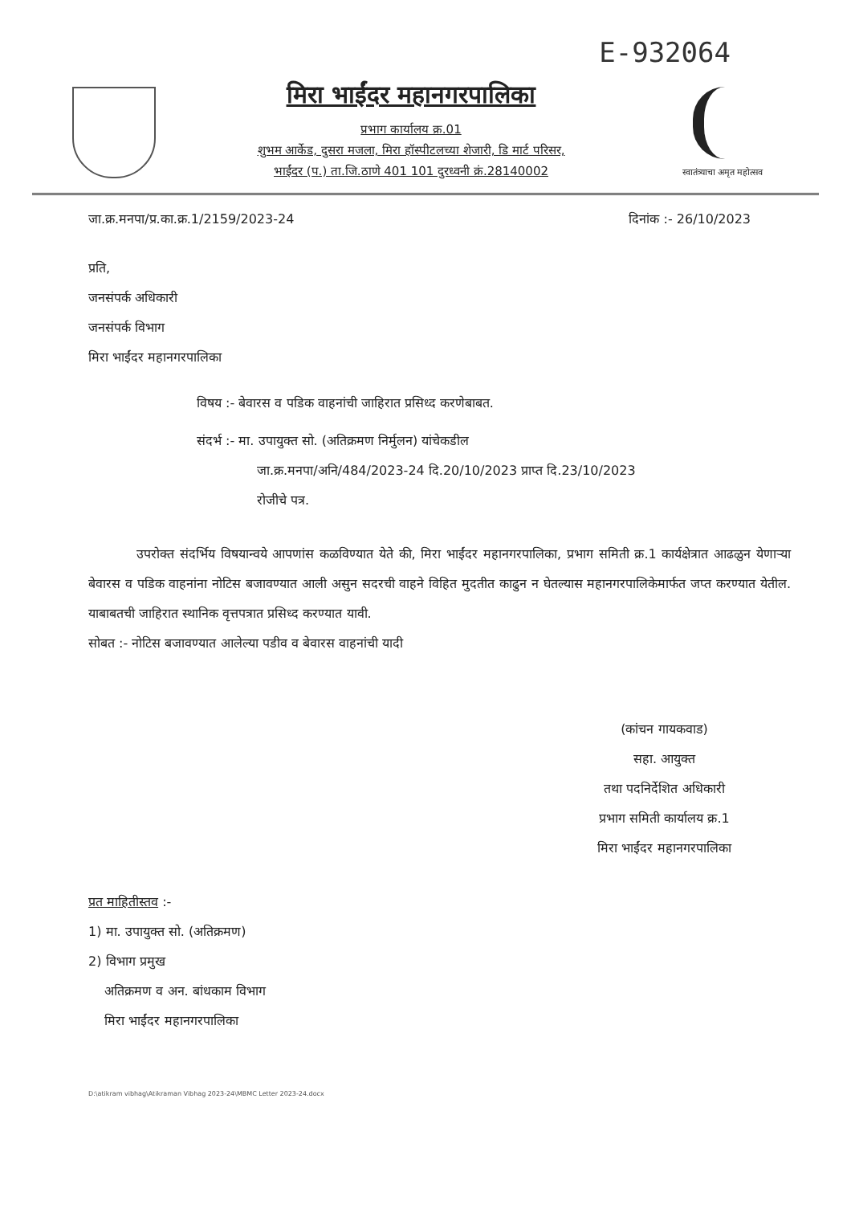E-932064
मिरा भाईंदर महानगरपालिका
प्रभाग कार्यालय क्र.01
शुभम आर्केड, दुसरा मजला, मिरा हॉस्पीटलच्या शेजारी, डि मार्ट परिसर,
भाईंदर (प.) ता.जि.ठाणे 401 101 दुरध्वनी क्रं.28140002
स्वातंत्र्याचा अमृत महोत्सव
जा.क्र.मनपा/प्र.का.क्र.1/2159/2023-24 दिनांक :- 26/10/2023
प्रति,
जनसंपर्क अधिकारी
जनसंपर्क विभाग
मिरा भाईंदर महानगरपालिका
विषय :- बेवारस व पडिक वाहनांची जाहिरात प्रसिध्द करणेबाबत.
संदर्भ :- मा. उपायुक्त सो. (अतिक्रमण निर्मुलन) यांचेकडील
जा.क्र.मनपा/अनि/484/2023-24 दि.20/10/2023 प्राप्त दि.23/10/2023
रोजीचे पत्र.
उपरोक्त संदर्भिय विषयान्वये आपणांस कळविण्यात येते की, मिरा भाईंदर महानगरपालिका, प्रभाग समिती क्र.1 कार्यक्षेत्रात आढळुन येणाऱ्या बेवारस व पडिक वाहनांना नोटिस बजावण्यात आली असुन सदरची वाहने विहित मुदतीत काढुन न घेतल्यास महानगरपालिकेमार्फत जप्त करण्यात येतील. याबाबतची जाहिरात स्थानिक वृत्तपत्रात प्रसिध्द करण्यात यावी.
सोबत :- नोटिस बजावण्यात आलेल्या पडीव व बेवारस वाहनांची यादी
(कांचन गायकवाड)
सहा. आयुक्त
तथा पदनिर्देशित अधिकारी
प्रभाग समिती कार्यालय क्र.1
मिरा भाईंदर महानगरपालिका
प्रत माहितीस्तव :-
1) मा. उपायुक्त सो. (अतिक्रमण)
2) विभाग प्रमुख
अतिक्रमण व अन. बांधकाम विभाग
मिरा भाईंदर महानगरपालिका
D:\atikram vibhag\Atikraman Vibhag 2023-24\MBMC Letter 2023-24.docx